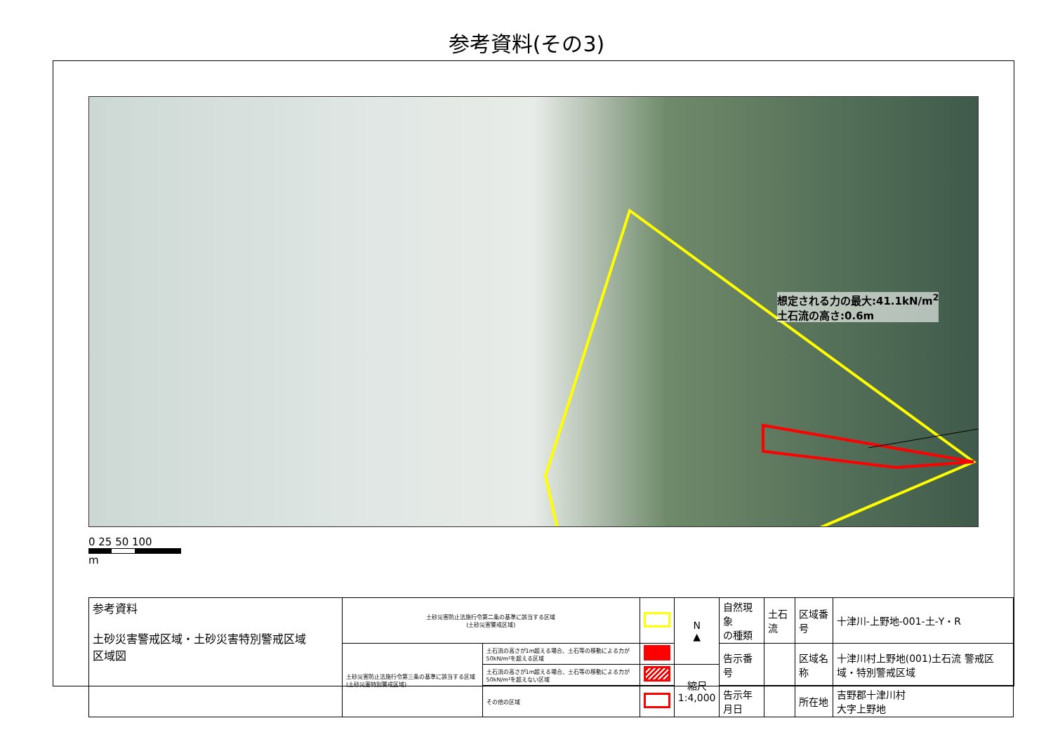参考資料(その3)
想定される力の最大:41.1kN/m<sup>2</sup>
土石流の高さ:0.6m
0 25 50 100
m
| 参考資料 土砂災害警戒区域・土砂災害特別警戒区域 区域図 | 土砂災害防止法施行令第二条の基準に該当する区域 (土砂災害警戒区域) | | | N ▲ | 自然現象 の種類 | 土石流 | 区域番号 | 十津川-上野地-001-土-Y・R |
| | 土砂災害防止法施行令第三条の基準に該当する区域(土砂災害特別警戒区域) | 土石流の高さが1m超える場合、土石等の移動による力が50kN/m²を超える区域 | | | 告示番号 | | 区域名称 | 十津川村上野地(001)土石流 警戒区域・特別警戒区域 |
| | | 土石流の高さが1m超える場合、土石等の移動による力が50kN/m²を超えない区域 | | 縮尺 1:4,000 | | | | |
| | | その他の区域 | | | 告示年月日 | | 所在地 | 吉野郡十津川村 大字上野地 |